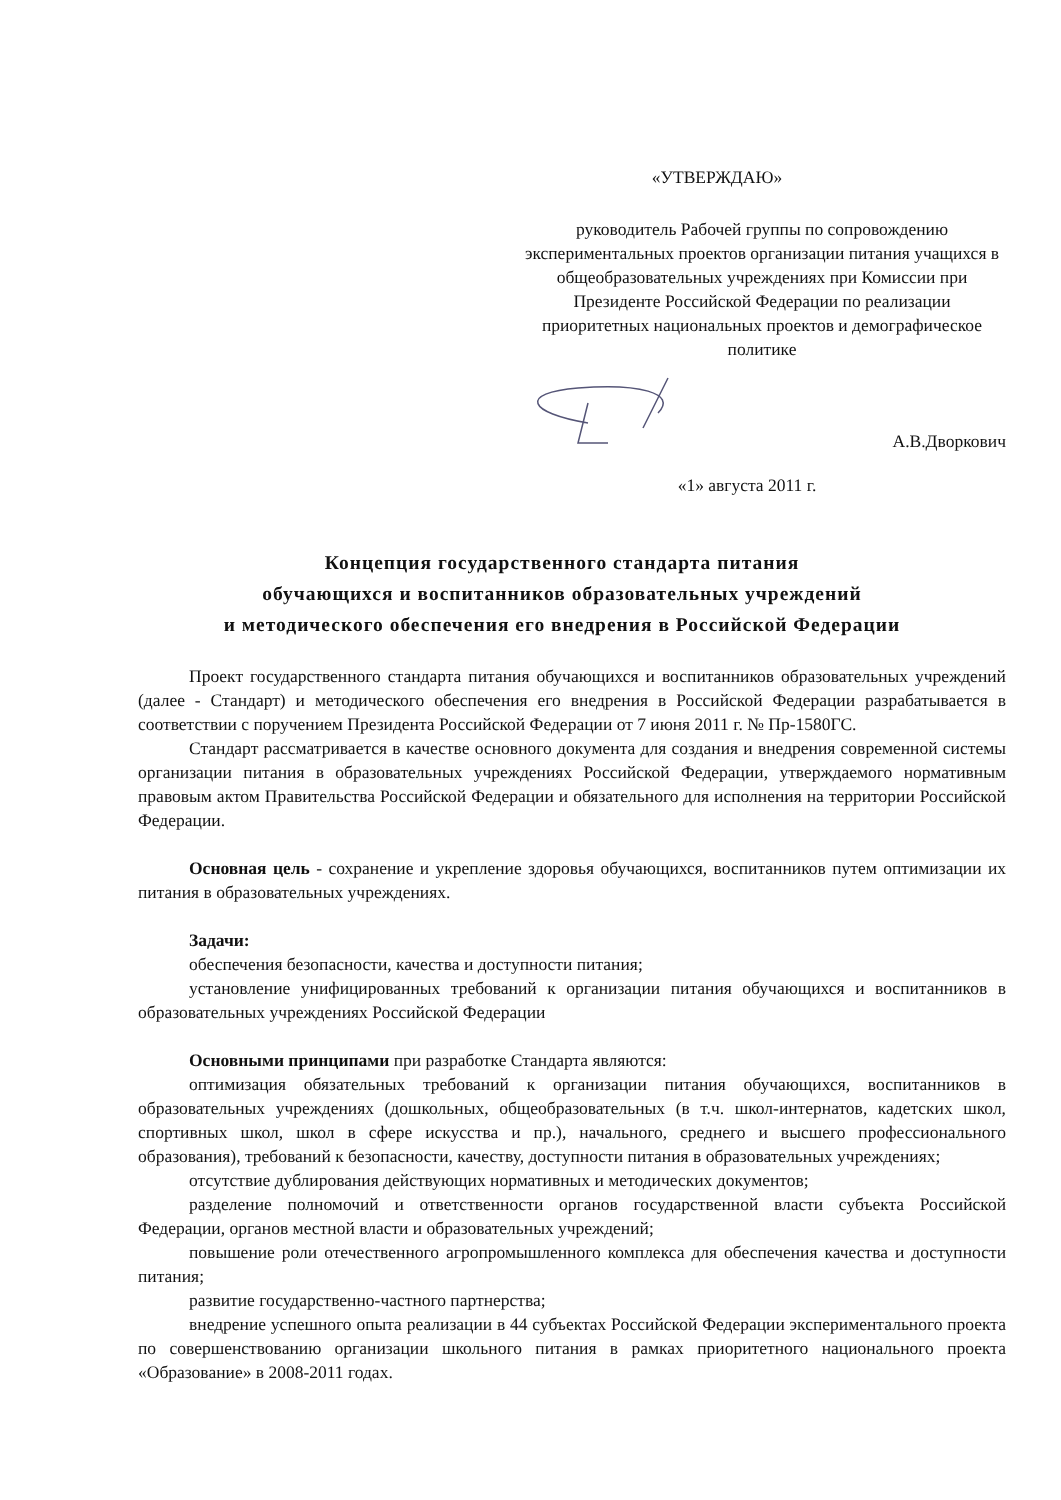«УТВЕРЖДАЮ»
руководитель Рабочей группы по сопровождению экспериментальных проектов организации питания учащихся в общеобразовательных учреждениях при Комиссии при Президенте Российской Федерации по реализации приоритетных национальных проектов и демографическое политике
А.В.Дворкович
«1» августа 2011 г.
Концепция государственного стандарта питания
обучающихся и воспитанников образовательных учреждений
и методического обеспечения его внедрения в Российской Федерации
Проект государственного стандарта питания обучающихся и воспитанников образовательных учреждений (далее - Стандарт) и методического обеспечения его внедрения в Российской Федерации разрабатывается в соответствии с поручением Президента Российской Федерации от 7 июня 2011 г. № Пр-1580ГС.
Стандарт рассматривается в качестве основного документа для создания и внедрения современной системы организации питания в образовательных учреждениях Российской Федерации, утверждаемого нормативным правовым актом Правительства Российской Федерации и обязательного для исполнения на территории Российской Федерации.
Основная цель - сохранение и укрепление здоровья обучающихся, воспитанников путем оптимизации их питания в образовательных учреждениях.
Задачи:
обеспечения безопасности, качества и доступности питания;
установление унифицированных требований к организации питания обучающихся и воспитанников в образовательных учреждениях Российской Федерации
Основными принципами при разработке Стандарта являются:
оптимизация обязательных требований к организации питания обучающихся, воспитанников в образовательных учреждениях (дошкольных, общеобразовательных (в т.ч. школ-интернатов, кадетских школ, спортивных школ, школ в сфере искусства и пр.), начального, среднего и высшего профессионального образования), требований к безопасности, качеству, доступности питания в образовательных учреждениях;
отсутствие дублирования действующих нормативных и методических документов;
разделение полномочий и ответственности органов государственной власти субъекта Российской Федерации, органов местной власти и образовательных учреждений;
повышение роли отечественного агропромышленного комплекса для обеспечения качества и доступности питания;
развитие государственно-частного партнерства;
внедрение успешного опыта реализации в 44 субъектах Российской Федерации экспериментального проекта по совершенствованию организации школьного питания в рамках приоритетного национального проекта «Образование» в 2008-2011 годах.